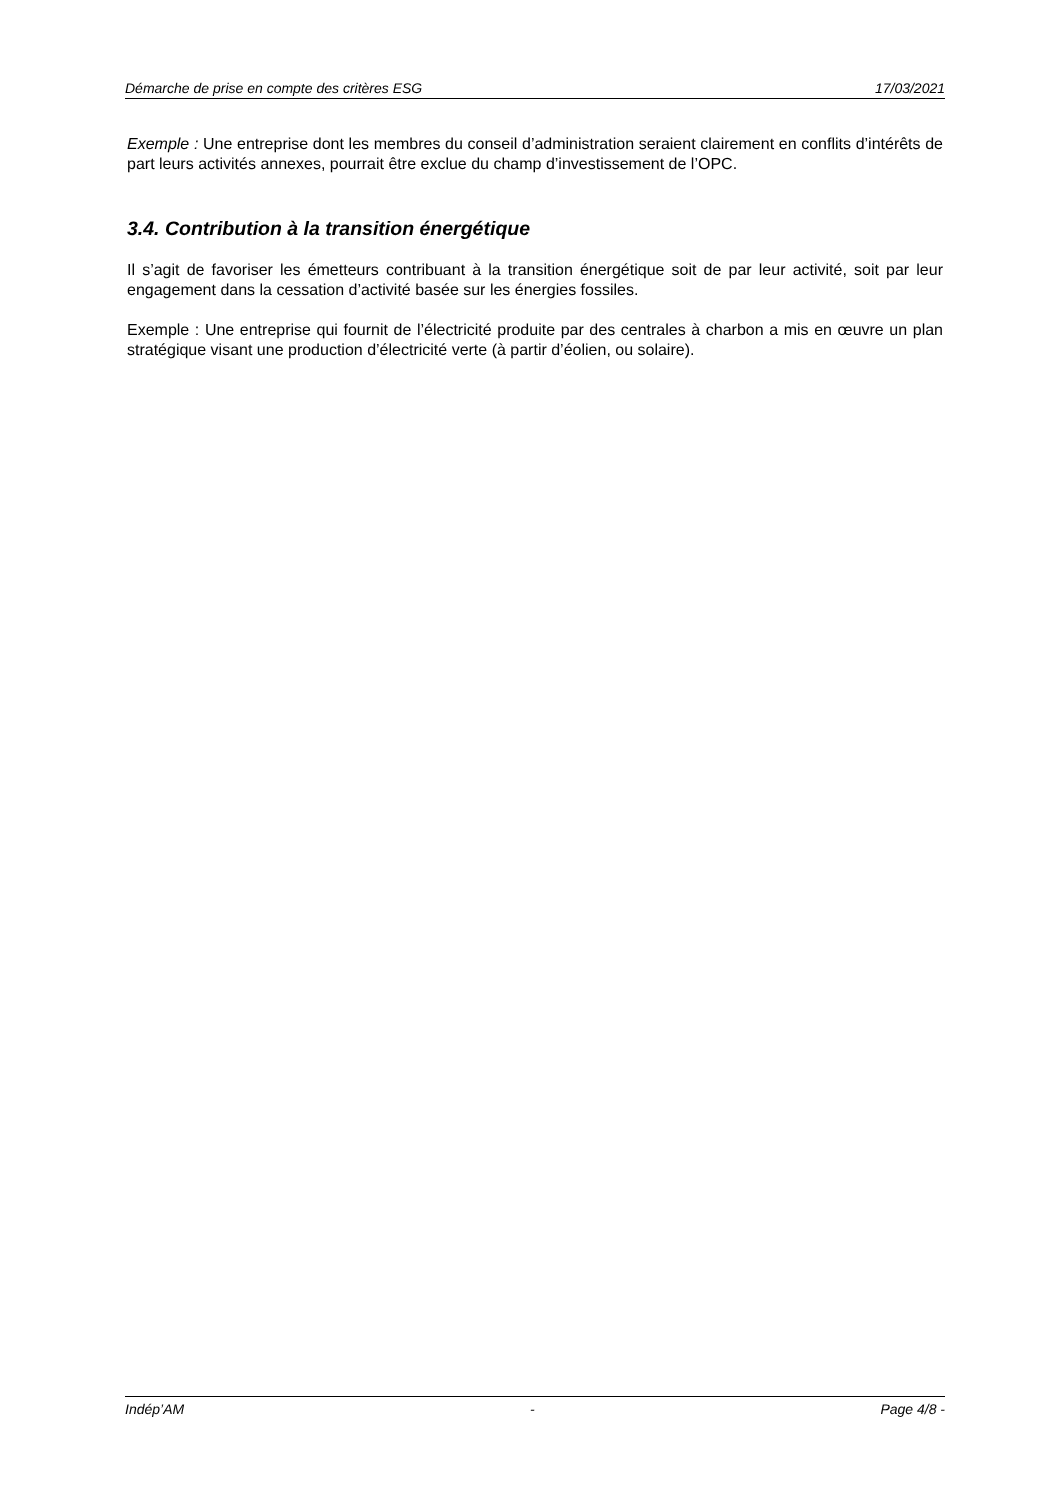Démarche de prise en compte des critères ESG 17/03/2021
Exemple : Une entreprise dont les membres du conseil d’administration seraient clairement en conflits d’intérêts de part leurs activités annexes, pourrait être exclue du champ d’investissement de l’OPC.
3.4. Contribution à la transition énergétique
Il s’agit de favoriser les émetteurs contribuant à la transition énergétique soit de par leur activité, soit par leur engagement dans la cessation d’activité basée sur les énergies fossiles.
Exemple : Une entreprise qui fournit de l’électricité produite par des centrales à charbon a mis en œuvre un plan stratégique visant une production d’électricité verte (à partir d’éolien, ou solaire).
Indép’AM - Page 4/8 -